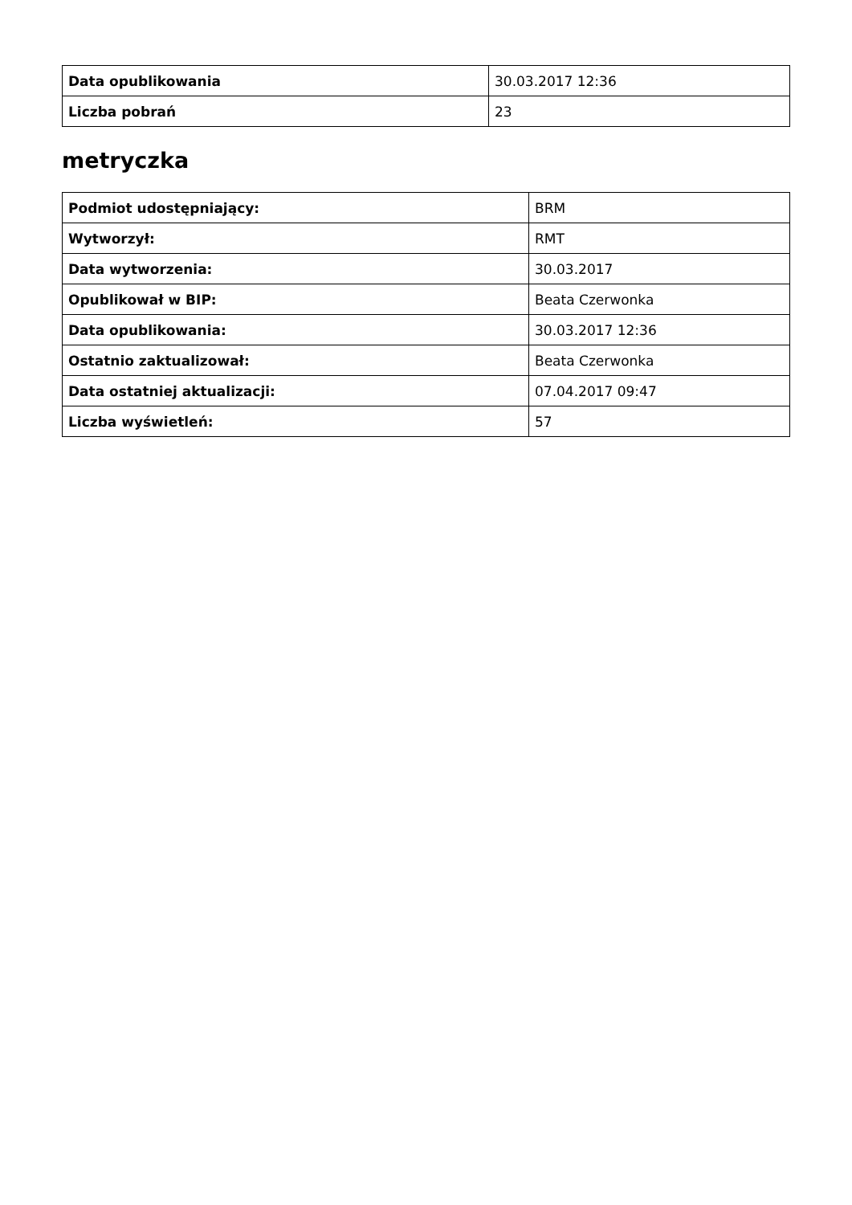| Data opublikowania | 30.03.2017 12:36 |
| Liczba pobrań | 23 |
metryczka
| Podmiot udostępniający: | BRM |
| Wytworzył: | RMT |
| Data wytworzenia: | 30.03.2017 |
| Opublikował w BIP: | Beata Czerwonka |
| Data opublikowania: | 30.03.2017 12:36 |
| Ostatnio zaktualizował: | Beata Czerwonka |
| Data ostatniej aktualizacji: | 07.04.2017 09:47 |
| Liczba wyświetleń: | 57 |